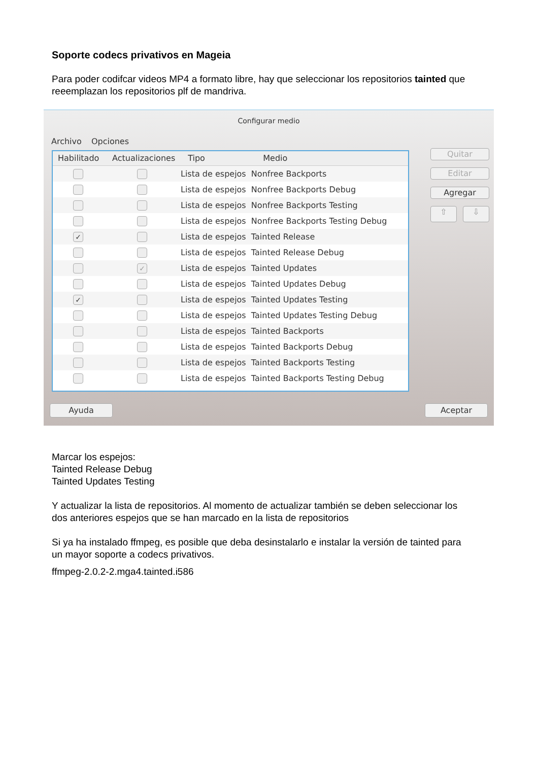Soporte codecs privativos en Mageia
Para poder codifcar videos MP4 a formato libre, hay que seleccionar los repositorios tainted que reeemplazan los repositorios plf de mandriva.
Configurar medio
Archivo Opciones
Habilitado Actualizaciones Tipo Medio
Lista de espejos Nonfree Backports
Lista de espejos Nonfree Backports Debug
Lista de espejos Nonfree Backports Testing
Lista de espejos Nonfree Backports Testing Debug
✓
Lista de espejos Tainted Release
Lista de espejos Tainted Release Debug
✓
Lista de espejos Tainted Updates
Lista de espejos Tainted Updates Debug
✓
Lista de espejos Tainted Updates Testing
Lista de espejos Tainted Updates Testing Debug
Lista de espejos Tainted Backports
Lista de espejos Tainted Backports Debug
Lista de espejos Tainted Backports Testing
Lista de espejos Tainted Backports Testing Debug
Quitar
Editar
Agregar
⇧ ⇩
Ayuda Aceptar
Marcar los espejos:
Tainted Release Debug
Tainted Updates Testing
Y actualizar la lista de repositorios. Al momento de actualizar también se deben seleccionar los dos anteriores espejos que se han marcado en la lista de repositorios
Si ya ha instalado ffmpeg, es posible que deba desinstalarlo e instalar la versión de tainted para un mayor soporte a codecs privativos.
ffmpeg-2.0.2-2.mga4.tainted.i586